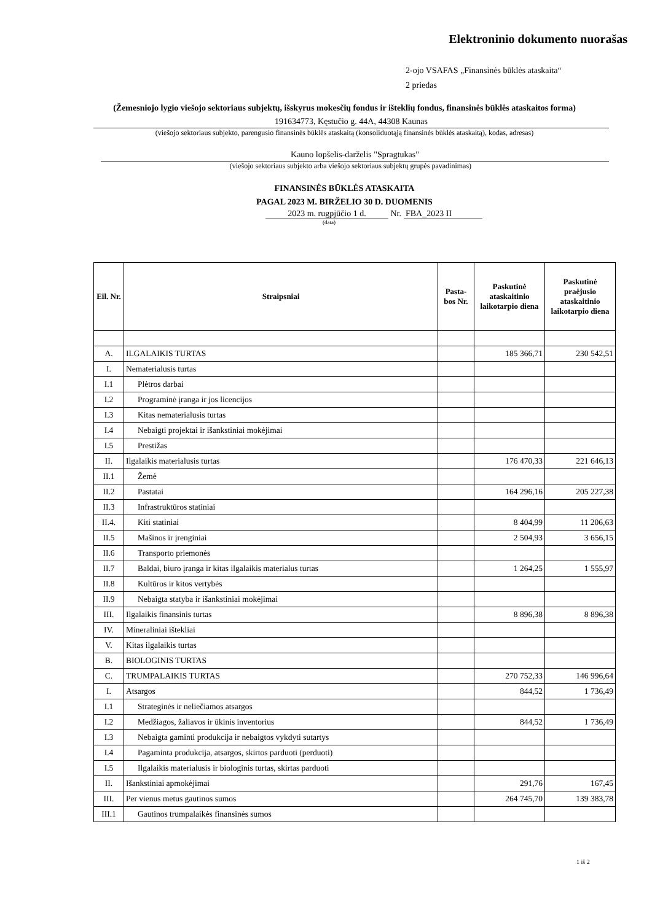Elektroninio dokumento nuorašas
2-ojo VSAFAS „Finansinės būklės ataskaita“
2 priedas
(Žemesniojo lygio viešojo sektoriaus subjektų, išskyrus mokesčių fondus ir išteklių fondus, finansinės būklės ataskaitos forma)
191634773, Kęstučio g. 44A, 44308 Kaunas
(viešojo sektoriaus subjekto, parengusio finansinės būklės ataskaitą (konsoliduotąją finansinės būklės ataskaitą), kodas, adresas)
Kauno lopšelis-darželis "Spragtukas"
(viešojo sektoriaus subjekto arba viešojo sektoriaus subjektų grupės pavadinimas)
FINANSINĖS BŪKLĖS ATASKAITA
PAGAL 2023 M. BIRŽELIO 30 D. DUOMENIS
2023 m. rugpjūčio 1 d. Nr. FBA_2023 II
(data)
| Eil. Nr. | Straipsniai | Pasta-bos Nr. | Paskutinė ataskaitinio laikotarpio diena | Paskutinė praėjusio ataskaitinio laikotarpio diena |
| --- | --- | --- | --- | --- |
| A. | ILGALAIKIS TURTAS | | 185 366,71 | 230 542,51 |
| I. | Nematerialusis turtas | | | |
| I.1 | Plėtros darbai | | | |
| I.2 | Programinė įranga ir jos licencijos | | | |
| I.3 | Kitas nematerialusis turtas | | | |
| I.4 | Nebaigti projektai ir išankstiniai mokėjimai | | | |
| I.5 | Prestižas | | | |
| II. | Ilgalaikis materialusis turtas | | 176 470,33 | 221 646,13 |
| II.1 | Žemė | | | |
| II.2 | Pastatai | | 164 296,16 | 205 227,38 |
| II.3 | Infrastruktūros statiniai | | | |
| II.4. | Kiti statiniai | | 8 404,99 | 11 206,63 |
| II.5 | Mašinos ir įrenginiai | | 2 504,93 | 3 656,15 |
| II.6 | Transporto priemonės | | | |
| II.7 | Baldai, biuro įranga ir kitas ilgalaikis materialus turtas | | 1 264,25 | 1 555,97 |
| II.8 | Kultūros ir kitos vertybės | | | |
| II.9 | Nebaigta statyba ir išankstiniai mokėjimai | | | |
| III. | Ilgalaikis finansinis turtas | | 8 896,38 | 8 896,38 |
| IV. | Mineraliniai ištekliai | | | |
| V. | Kitas ilgalaikis turtas | | | |
| B. | BIOLOGINIS TURTAS | | | |
| C. | TRUMPALAIKIS TURTAS | | 270 752,33 | 146 996,64 |
| I. | Atsargos | | 844,52 | 1 736,49 |
| I.1 | Strateginės ir neliečiamos atsargos | | | |
| I.2 | Medžiagos, žaliavos ir ūkinis inventorius | | 844,52 | 1 736,49 |
| I.3 | Nebaigta gaminti produkcija ir nebaigtos vykdyti sutartys | | | |
| I.4 | Pagaminta produkcija, atsargos, skirtos parduoti (perduoti) | | | |
| I.5 | Ilgalaikis materialusis ir biologinis turtas, skirtas parduoti | | | |
| II. | Išankstiniai apmokėjimai | | 291,76 | 167,45 |
| III. | Per vienus metus gautinos sumos | | 264 745,70 | 139 383,78 |
| III.1 | Gautinos trumpalaikės finansinės sumos | | | |
1 iš 2